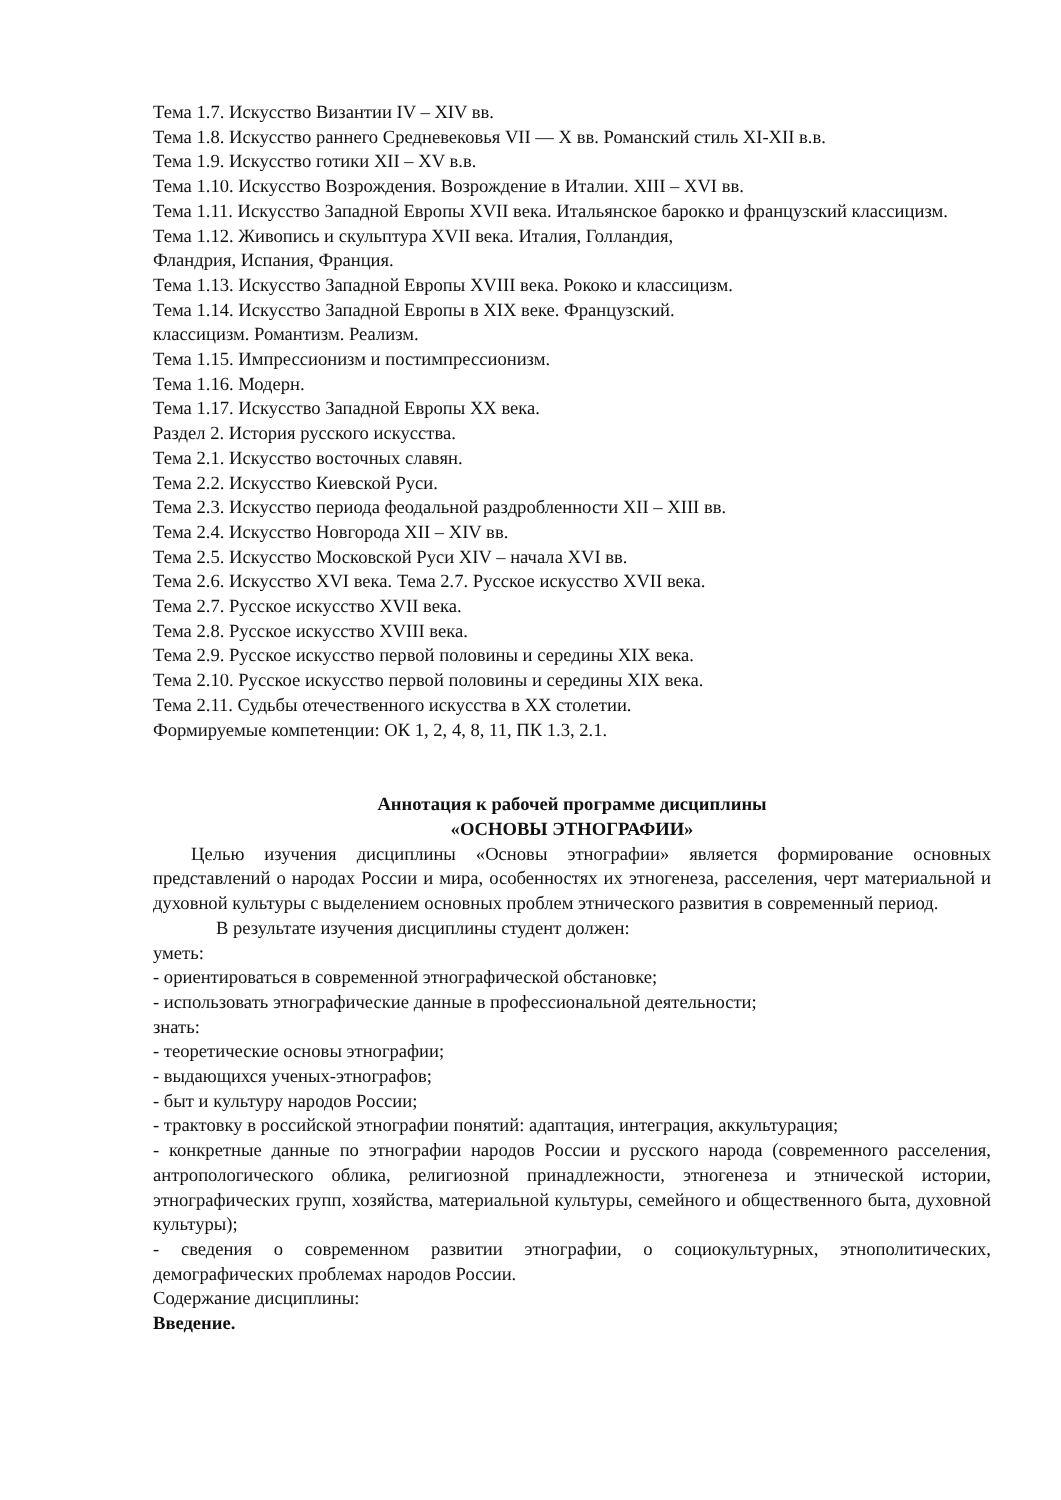Тема 1.7. Искусство Византии IV – XIV вв.
Тема 1.8. Искусство раннего Средневековья VII — X вв. Романский стиль XI-XII в.в.
Тема 1.9. Искусство готики XII – XV в.в.
Тема 1.10. Искусство Возрождения. Возрождение в Италии. XIII – XVI вв.
Тема 1.11. Искусство Западной Европы XVII века. Итальянское барокко и французский классицизм.
Тема 1.12. Живопись и скульптура XVII века. Италия, Голландия,
Фландрия, Испания, Франция.
Тема 1.13. Искусство Западной Европы XVIII века. Рококо и классицизм.
Тема 1.14. Искусство Западной Европы в XIX веке. Французский.
классицизм. Романтизм. Реализм.
Тема 1.15. Импрессионизм и постимпрессионизм.
Тема 1.16. Модерн.
Тема 1.17. Искусство Западной Европы XX века.
Раздел 2. История русского искусства.
Тема 2.1. Искусство восточных славян.
Тема 2.2. Искусство Киевской Руси.
Тема 2.3. Искусство периода феодальной раздробленности XII – XIII вв.
Тема 2.4. Искусство Новгорода XII – XIV вв.
Тема 2.5. Искусство Московской Руси XIV – начала XVI вв.
Тема 2.6. Искусство XVI века. Тема 2.7. Русское искусство XVII века.
Тема 2.7. Русское искусство XVII века.
Тема 2.8. Русское искусство XVIII века.
Тема 2.9. Русское искусство первой половины и середины XIX века.
Тема 2.10. Русское искусство первой половины и середины XIX века.
Тема 2.11. Судьбы отечественного искусства в XX столетии.
Формируемые компетенции: ОК 1, 2, 4, 8, 11, ПК 1.3, 2.1.
Аннотация к рабочей программе дисциплины
«ОСНОВЫ ЭТНОГРАФИИ»
Целью изучения дисциплины «Основы этнографии» является формирование основных представлений о народах России и мира, особенностях их этногенеза, расселения, черт материальной и духовной культуры с выделением основных проблем этнического развития в современный период.
В результате изучения дисциплины студент должен:
уметь:
- ориентироваться в современной этнографической обстановке;
- использовать этнографические данные в профессиональной деятельности;
знать:
- теоретические основы этнографии;
- выдающихся ученых-этнографов;
- быт и культуру народов России;
- трактовку в российской этнографии понятий: адаптация, интеграция, аккультурация;
- конкретные данные по этнографии народов России и русского народа (современного расселения, антропологического облика, религиозной принадлежности, этногенеза и этнической истории, этнографических групп, хозяйства, материальной культуры, семейного и общественного быта, духовной культуры);
- сведения о современном развитии этнографии, о социокультурных, этнополитических, демографических проблемах народов России.
Содержание дисциплины:
Введение.